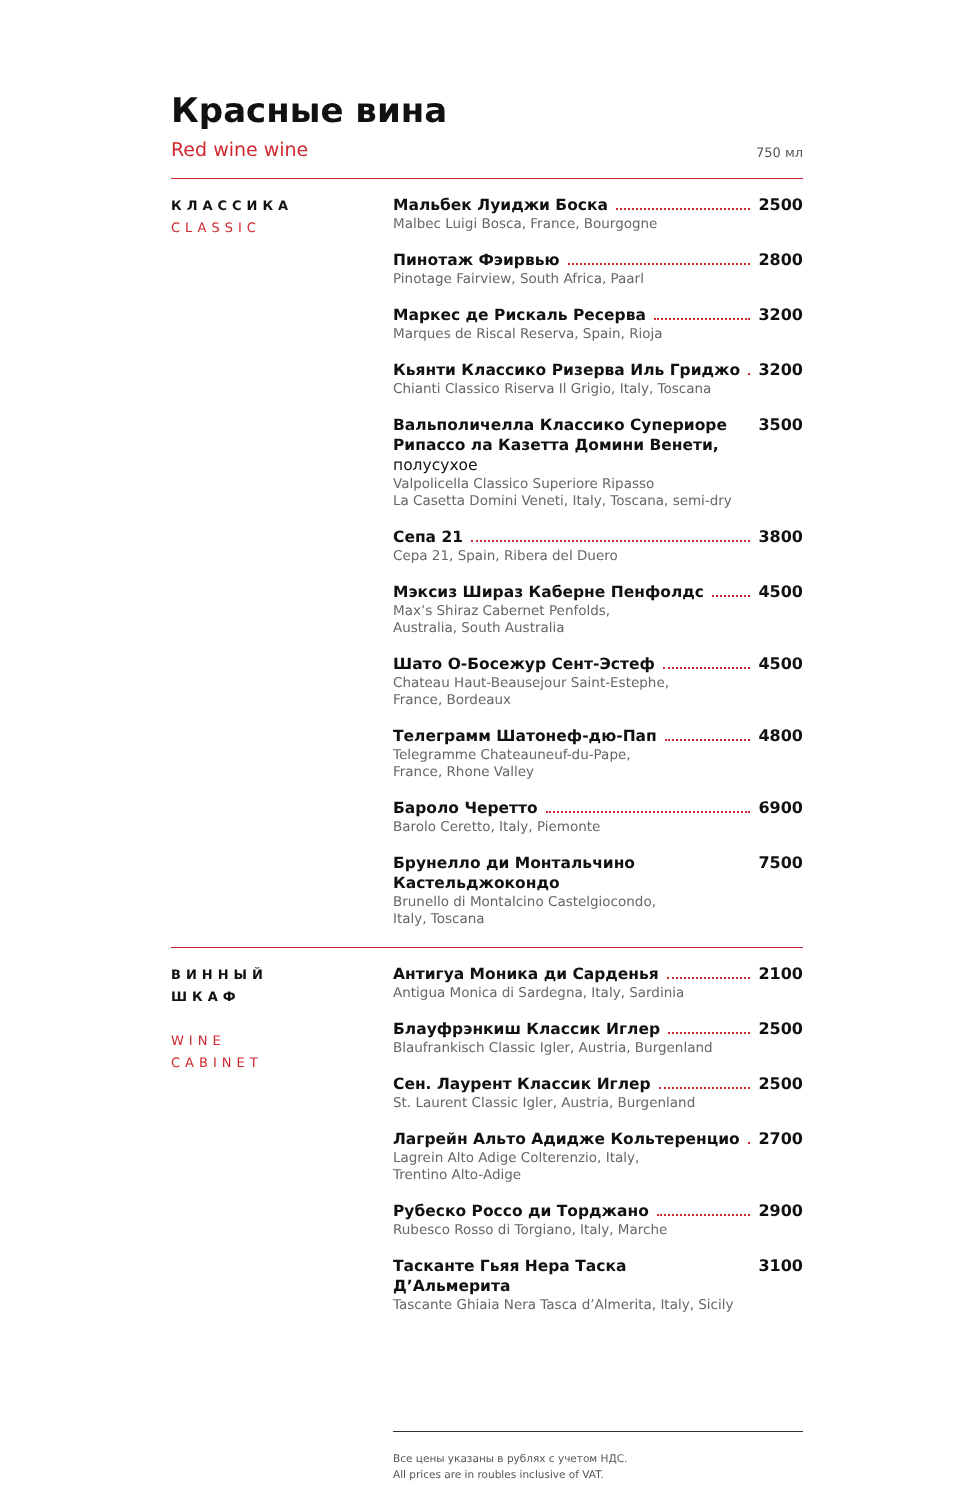Красные вина
Red wine wine 750 мл
КЛАССИКА
CLASSIC
Мальбек Луиджи Боска 2500
Malbec Luigi Bosca, France, Bourgogne
Пинотаж Фэирвью 2800
Pinotage Fairview, South Africa, Paarl
Маркес де Рискаль Ресерва 3200
Marques de Riscal Reserva, Spain, Rioja
Кьянти Классико Ризерва Иль Гриджо 3200
Chianti Classico Riserva Il Grigio, Italy, Toscana
Вальполичелла Классико Супериоре Рипассо ла Казетта Домини Венети, полусухое 3500
Valpolicella Classico Superiore Ripasso
La Casetta Domini Veneti, Italy, Toscana, semi-dry
Сепа 21 3800
Cepa 21, Spain, Ribera del Duero
Мэксиз Шираз Каберне Пенфолдс 4500
Max’s Shiraz Cabernet Penfolds,
Australia, South Australia
Шато О-Босежур Сент-Эстеф 4500
Chateau Haut-Beausejour Saint-Estephe,
France, Bordeaux
Телеграмм Шатонеф-дю-Пап 4800
Telegramme Chateauneuf-du-Pape,
France, Rhone Valley
Бароло Черетто 6900
Barolo Ceretto, Italy, Piemonte
Брунелло ди Монтальчино Кастельджокондо 7500
Brunello di Montalcino Castelgiocondo,
Italy, Toscana
ВИННЫЙ
ШКАФ
WINE
CABINET
Антигуа Моника ди Сарденья 2100
Antigua Monica di Sardegna, Italy, Sardinia
Блауфрэнкиш Классик Иглер 2500
Blaufrankisch Classic Igler, Austria, Burgenland
Сен. Лаурент Классик Иглер 2500
St. Laurent Classic Igler, Austria, Burgenland
Лагрейн Альто Адидже Кольтеренцио 2700
Lagrein Alto Adige Colterenzio, Italy,
Trentino Alto-Adige
Рубеско Россо ди Торджано 2900
Rubesco Rosso di Torgiano, Italy, Marche
Тасканте Гьяя Нера Таска Д’Альмерита 3100
Tascante Ghiaia Nera Tasca d’Almerita, Italy, Sicily
Все цены указаны в рублях с учетом НДС.
All prices are in roubles inclusive of VAT.